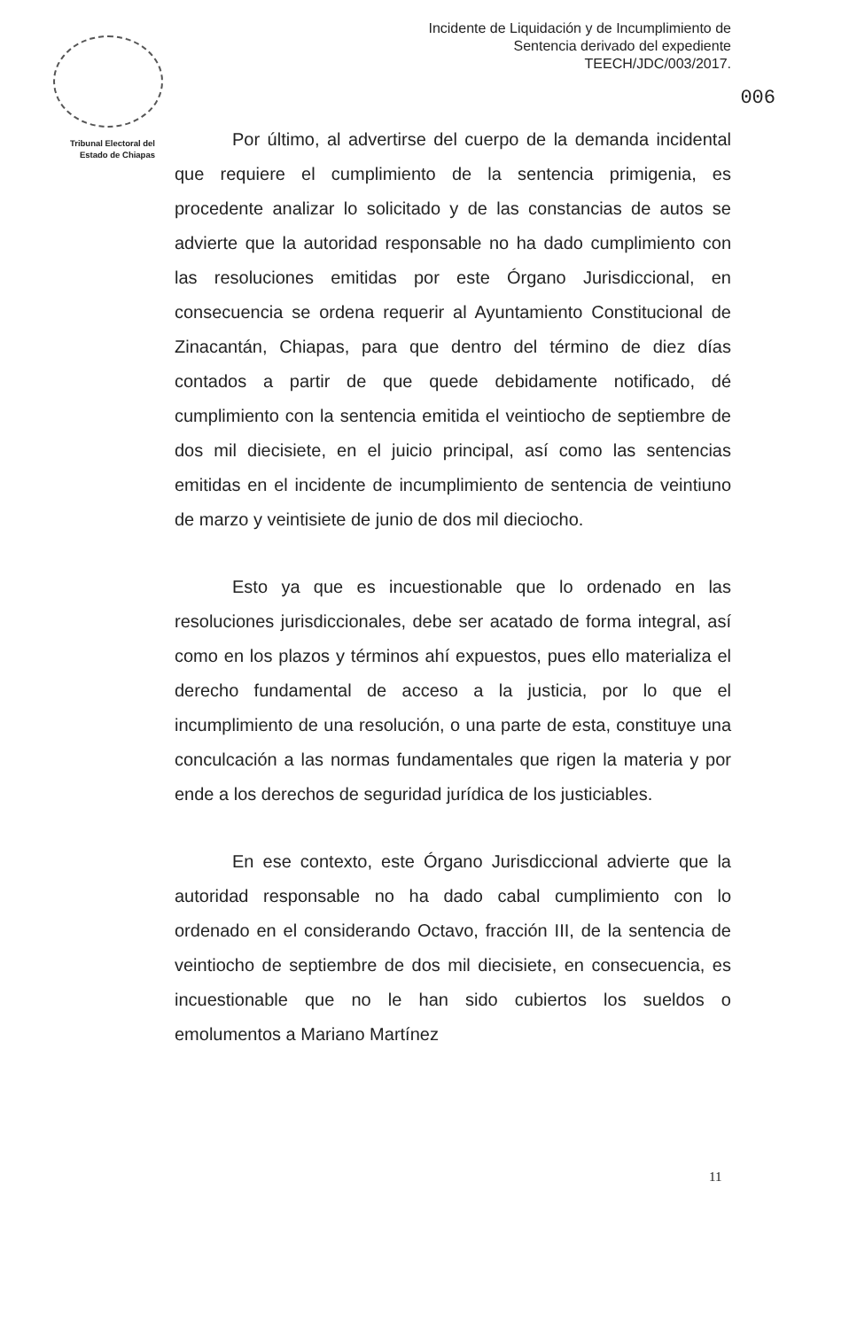Tribunal Electoral del
Estado de Chiapas
Incidente de Liquidación y de Incumplimiento de Sentencia derivado del expediente TEECH/JDC/003/2017.
006
Por último, al advertirse del cuerpo de la demanda incidental que requiere el cumplimiento de la sentencia primigenia, es procedente analizar lo solicitado y de las constancias de autos se advierte que la autoridad responsable no ha dado cumplimiento con las resoluciones emitidas por este Órgano Jurisdiccional, en consecuencia se ordena requerir al Ayuntamiento Constitucional de Zinacantán, Chiapas, para que dentro del término de diez días contados a partir de que quede debidamente notificado, dé cumplimiento con la sentencia emitida el veintiocho de septiembre de dos mil diecisiete, en el juicio principal, así como las sentencias emitidas en el incidente de incumplimiento de sentencia de veintiuno de marzo y veintisiete de junio de dos mil dieciocho.
Esto ya que es incuestionable que lo ordenado en las resoluciones jurisdiccionales, debe ser acatado de forma integral, así como en los plazos y términos ahí expuestos, pues ello materializa el derecho fundamental de acceso a la justicia, por lo que el incumplimiento de una resolución, o una parte de esta, constituye una conculcación a las normas fundamentales que rigen la materia y por ende a los derechos de seguridad jurídica de los justiciables.
En ese contexto, este Órgano Jurisdiccional advierte que la autoridad responsable no ha dado cabal cumplimiento con lo ordenado en el considerando Octavo, fracción III, de la sentencia de veintiocho de septiembre de dos mil diecisiete, en consecuencia, es incuestionable que no le han sido cubiertos los sueldos o emolumentos a Mariano Martínez
11